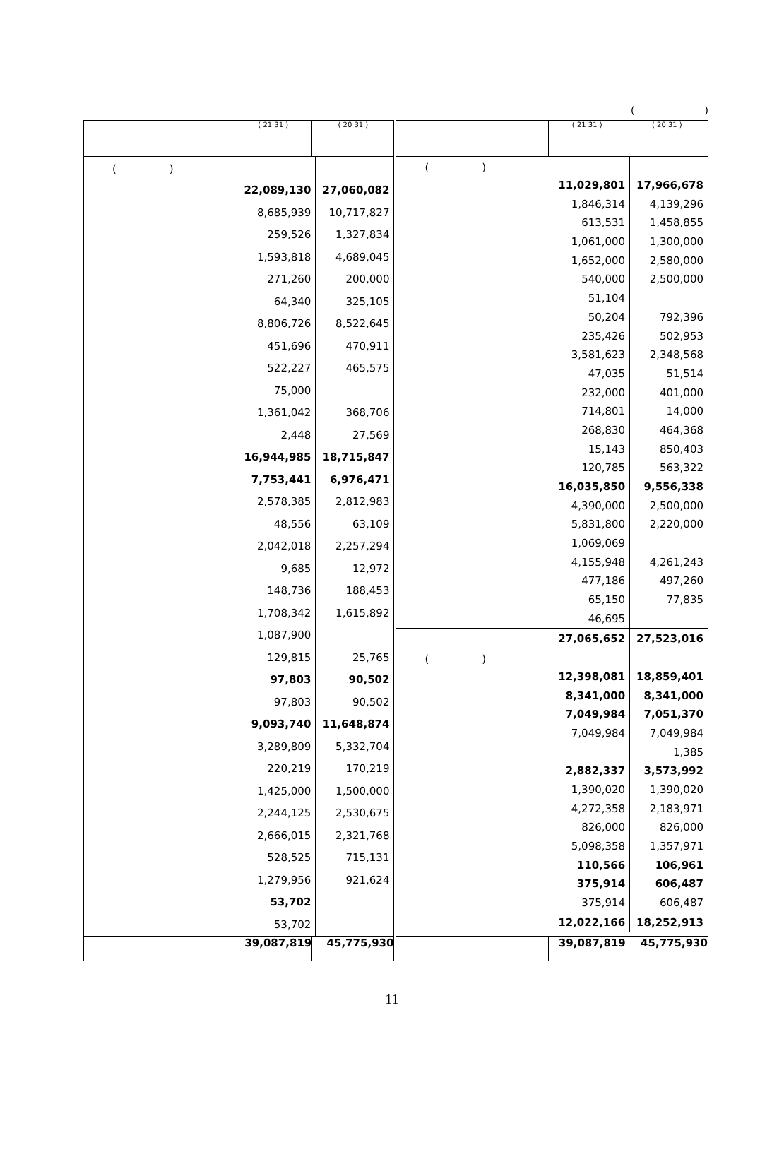()
| | ( 21 31 ) | ( 20 31 ) | | ( 21 31 ) | ( 20 31 ) |
| --- | --- | --- | --- | --- | --- |
| / ( ) / / / / / 22,089,130 / 27,060,082 / / / 8,685,939 / 10,717,827 / / / 259,526 / 1,327,834 / / / 1,593,818 / 4,689,045 / / / 271,260 / 200,000 / / / 64,340 / 325,105 / / / 8,806,726 / 8,522,645 / / / 451,696 / 470,911 / / / 522,227 / 465,575 / / / 75,000 / / / / 1,361,042 / 368,706 / / / 2,448 / 27,569 / / / 16,944,985 / 18,715,847 / / / 7,753,441 / 6,976,471 / / / 2,578,385 / 2,812,983 / / / 48,556 / 63,109 / / / 2,042,018 / 2,257,294 / / / 9,685 / 12,972 / / / 148,736 / 188,453 / / / 1,708,342 / 1,615,892 / / / 1,087,900 / / / / 129,815 / 25,765 / / / 97,803 / 90,502 / / / 97,803 / 90,502 / / / 9,093,740 / 11,648,874 / / / 3,289,809 / 5,332,704 / / / 220,219 / 170,219 / / / 1,425,000 / 1,500,000 / / / 2,244,125 / 2,530,675 / / / 2,666,015 / 2,321,768 / / / 528,525 / 715,131 / / / 1,279,956 / 921,624 / / / 53,702 / / / / 53,702 / / | | | / ( ) / / / / / 11,029,801 / 17,966,678 / / / 1,846,314 / 4,139,296 / / / 613,531 / 1,458,855 / / / 1,061,000 / 1,300,000 / / / 1,652,000 / 2,580,000 / / / 540,000 / 2,500,000 / / / 51,104 / / / / 50,204 / 792,396 / / / 235,426 / 502,953 / / / 3,581,623 / 2,348,568 / / / 47,035 / 51,514 / / / 232,000 / 401,000 / / / 714,801 / 14,000 / / / 268,830 / 464,368 / / / 15,143 / 850,403 / / / 120,785 / 563,322 / / / 16,035,850 / 9,556,338 / / / 4,390,000 / 2,500,000 / / / 5,831,800 / 2,220,000 / / / 1,069,069 / / / / 4,155,948 / 4,261,243 / / / 477,186 / 497,260 / / / 65,150 / 77,835 / / / 46,695 / / / / 27,065,652 / 27,523,016 / / ( ) / / / / / 12,398,081 / 18,859,401 / / / 8,341,000 / 8,341,000 / / / 7,049,984 / 7,051,370 / / / 7,049,984 / 7,049,984 / / / / 1,385 / / / 2,882,337 / 3,573,992 / / / 1,390,020 / 1,390,020 / / / 4,272,358 / 2,183,971 / / / 826,000 / 826,000 / / / 5,098,358 / 1,357,971 / / / 110,566 / 106,961 / / / 375,914 / 606,487 / / / 375,914 / 606,487 / / / 12,022,166 / 18,252,913 / | | |
| | 39,087,819 | 45,775,930 | | 39,087,819 | 45,775,930 |
11